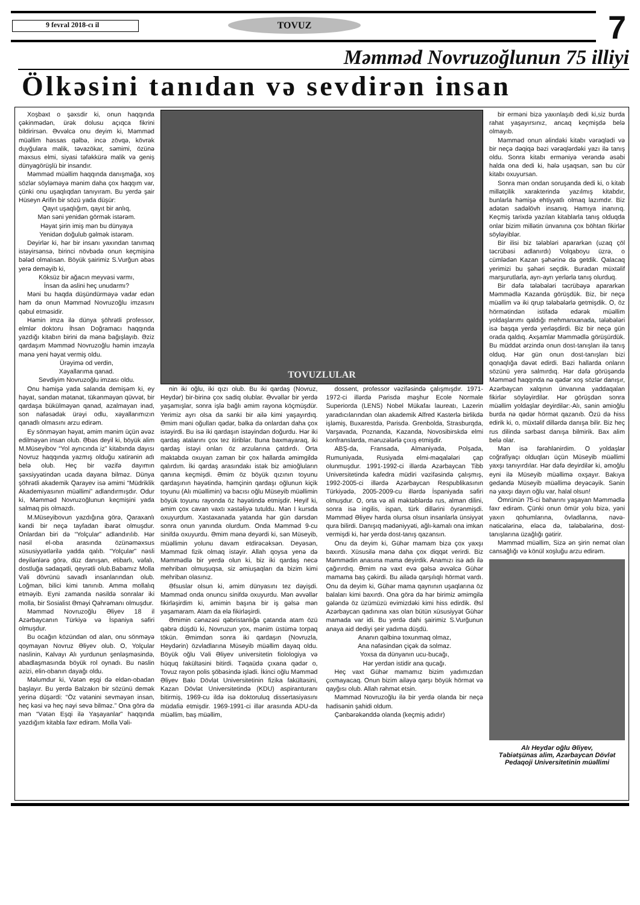9 fevral 2018-cı il TOVUZ 7
Məmməd Novruzoğlunun 75 illiyi
Ölkəsini tanıdan və sevdirən insan
Xoşbəxt o şəxsdir ki, onun haqqında çəkinmədən, ürək dolusu açıqca fikrini bildirirsən. Əvvəlcə onu deyim ki, Məmməd müəllim həssas qəlbə, incə zövqə, kövrək duyğulara malik, təvazökar, səmimi, özünə məxsus elmi, siyasi təfəkkürə malik və geniş dünyagörüşlü bir insandır.
Məmməd müəllim haqqında danışmağa, xoş sözlər söyləməyə mənim daha çox haqqım var, çünki onu uşaqlıqdan tanıyıram. Bu yerdə şair Hüseyn Arifin bir sözü yada düşür:
Qayıt uşaqlığım, qayıt bir anlıq,
Mən səni yenidən görmək istərəm.
Həyat şirin imiş mən bu dünyaya
Yenidən doğulub gəlmək istərəm.
Deyirlər ki, hər bir insanı yaxından tanımaq istəyirsənsə, birinci növbədə onun keçmişinə bələd olmalısan. Böyük şairimiz S.Vurğun əbəs yerə deməyib ki,
Köksüz bir ağacın meyvəsi varmı,
İnsan da əslini heç unudarmı?
Məni bu haqda düşündürməyə vadar edən həm də onun Məmməd Novruzoğlu imzasını qəbul etməsidir.
Həmin imza ilə dünya şöhrətli professor, elmlər doktoru İhsan Doğramacı haqqında yazdığı kitabın birini də mənə bağışlayıb. Əziz qardaşım Məmməd Novruzoğlu həmin imzayla mənə yeni həyat vermiş oldu.
Ürəyimə od verdin,
Xəyallarıma qanad.
Sevdiyim Novruzoğlu imzası oldu.
Onu həmişə yada salanda demişəm ki, ey həyat, səndən mətanət, tükənməyən qüvvət, bir qardaşa bükülməyən qanad, azalmayan inad, son nəfəsədək ürəyi odlu, xəyallarımızın qanadlı olmasını arzu edirəm.
Ey sönməyən həyat, əmim mənim üçün əvəz edilməyən insan olub. Əbəs deyil ki, böyük alim M.Müseyibov “Yol ayrıcında iz” kitabında dayısı Novruz haqqında yazmış olduğu xatirənin adı belə olub. Heç bir vəzifə dayımın şəxsiyyətindən ucada dayana bilməz. Dünya şöhrətli akademik Qarayev isə əmimi “Müdriklik Akademiyasının müəllimi” adlandırmışdır. Odur ki, Məmməd Novruzoğlunun keçmişini yada salmaq pis olmazdı.
M.Müseyibovun yazdığına görə, Qaraxanlı kəndi bir neçə tayfadan ibarət olmuşdur. Onlardan biri də “Yolçular” adlandırılıb. Hər nəsil el-oba arasında özünəməxsus xüsusiyyətlərilə yadda qalıb. “Yolçular” nəsli deyilənlərə görə, düz danışan, etibarlı, vəfalı, dostluğa sədaqətli, qeyrətli olub.Babamız Molla Vəli dövrünü savadlı insanlarından olub. Loğman, bilici kimi tanınıb. Amma mollalıq etməyib. Eyni zamanda nəsildə sonralar iki molla, bir Sosialist Əməyi Qəhrəmanı olmuşdur.
Məmməd Novruzoğlu Əliyev 18 il Azərbaycanın Türkiyə və İspaniya səfiri olmuşdur.
Bu ocağın közündən od alan, onu sönməyə qoymayan Novruz Əliyev olub. O, Yolçular nəslinin, Kalvayı Alı yurdunun şenləşməsində, abadlaşmasında böyük rol oynadı. Bu nəslin əzizi, elin-obanın dayağı oldu.
Məlumdur ki, Vətən eşqi də eldən-obadan başlayır. Bu yerdə Balzakın bir sözünü demək yerinə düşərdi: “Öz vətənini sevməyən insan, heç kəsi və heç nəyi sevə bilməz.” Ona görə də mən “Vətən Eşqi ilə Yaşayanlar” haqqında yazdığım kitabla fəxr edirəm. Molla Vəli-
TOVUZLULAR
nin iki oğlu, iki qızı olub. Bu iki qardaş (Novruz, Heydər) bir-birinə çox sadiq olublar. Əvvəllər bir yerdə yaşamışlar, sonra işlə bağlı əmim rayona köçmüşdür. Yerimiz ayrı olsa da sanki bir ailə kimi yaşayırdıq. Əmim məni oğulları qədər, bəlkə də onlardan daha çox istəyirdi. Bu isə iki qardaşın istəyindən doğurdu. Hər iki qardaş atalarını çox tez itiriblər. Buna baxmayaraq, iki qardaş istəyi onları öz arzularına çatdırdı. Orta məktəbdə oxuyan zaman bir çox hallarda əmimgildə qalırdım. İki qardaş arasındakı istək biz əmioğluların qanına keçmişdi. Əmim öz böyük qızının toyunu qardaşının həyətində, həmçinin qardaşı oğlunun kiçik toyunu (Alı müəllimin) və bacısı oğlu Müseyib müəllimin böyük toyunu rayonda öz həyətində etmişdir. Heyif ki, əmim çox cavan vaxtı xəstəliyə tutuldu. Mən I kursda oxuyurdum. Xəstəxanada yatanda hər gün dərsdən sonra onun yanında olurdum. Onda Məmməd 9-cu sinifdə oxuyurdu. Əmim mənə deyərdi ki, sən Müseyib, müəllimin yolunu davam etdirəcəksən. Deyəsən, Məmməd fizik olmaq istəyir. Allah qoysa yenə də Məmmədlə bir yerdə olun ki, biz iki qardaş necə mehriban olmuşuqsa, siz əmiuşaqları da bizim kimi mehriban olasınız.
Əfsuslar olsun ki, əmim dünyasını tez dəyişdi. Məmməd onda onuncu sinifdə oxuyurdu. Mən əvvəllər fikirləşirdim ki, əmimin başına bir iş gəlsə mən yaşamaram. Atam da elə fikirləşirdi.
Əmimin cənazəsi qəbristanlığa çatanda atam özü qəbrə düşdü ki, Novruzun yox, mənim üstümə torpaq tökün. Əmimdən sonra iki qardaşın (Novruzla, Heydərin) özvladlarına Müseyib müəllim dayaq oldu. Böyük oğlu Vəli Əliyev universitetin fiolologiya və hüquq fakültəsini bitirdi. Təqaüdə çıxana qədər o, Tovuz rayon polis şöbəsində işlədi. İkinci oğlu Məmməd Əliyev Bakı Dövlət Universitetinin fizika fakültəsini, Kazan Dövlət Universitetində (KDU) aspiranturanı bitirmiş, 1969-cu ildə isə doktoruluq dissertasiyasını müdafiə etmişdir. 1969-1991-ci illər arasında ADU-da müəllim, baş müəllim,
dossent, professor vəzifəsində çalışmışdır. 1971-1972-ci illərdə Parisdə məşhur Ecole Normale Superiorda (LENS) Nobel Mükafaı laureatı, Lazerin yaradıcılarından olan akademik Alfred Kasterlə birlikdə işləmiş, Buxarestdə, Parisdə. Grenbolda, Strasburqda, Varşavada, Poznanda, Kazanda, Novosibirskdə elmi konfranslarda, məruzələrlə çıxış etmişdir.
ABŞ-da, Fransada, Almaniyada, Polşada, Rumuniyada, Rusiyada elmi-məqalələri çap olunmuşdur. 1991-1992-ci illərdə Azərbaycan Tibb Universitetində kafedra müdiri vəzifəsində çalışmış, 1992-2005-ci illərdə Azərbaycan Respublikasının Türkiyədə, 2005-2009-cu illərdə İspaniyada səfiri olmuşdur. O, orta və ali məktəblərdə rus, alman dilini, sonra isə ingilis, ispan, türk dillərini öyrənmişdi. Məmməd Əliyev harda olursa olsun insanlarla ünsiyyət qura bilirdi. Danışıq mədəniyyəti, ağlı-kamalı ona imkan vermişdi ki, hər yerdə dost-tanış qazansın.
Onu da deyim ki, Gühər mamam bizə çox yaxşı baxırdı. Xüsusilə mənə daha çox diqqət verirdi. Biz Məmmədin anasına mama deyirdik. Anamızı isə adı ilə çağırırdıq. Əmim nə vaxt evə gəlsə əvvəlcə Gühər mamama baş çəkirdi. Bu ailədə qarşılıqlı hörmət vardı. Onu da deyim ki, Gühər mama qaynının uşaqlarına öz balaları kimi baxırdı. Ona görə də hər birimiz əmimgilə gələndə öz üzümüzü evimizdəki kimi hiss edirdik. Əsl Azərbaycan qadınına xas olan bütün xüsusiyyət Gühər mamada var idi. Bu yerdə dahi şairimiz S.Vurğunun anaya aid dediyi şeir yadıma düşdü.
Ananın qəlbinə toxunmaq olmaz,
Ana nəfəsindən çiçək də solmaz.
Yoxsa da dünyanın ucu-bucağı,
Hər yerdən istidir ana qucağı.
Heç vaxt Gühər mamamız bizim yadımızdan çıxmayacaq. Onun bizim ailəyə qarşı böyük hörmət və qayğısı olub. Allah rəhmət etsin.
Məmməd Novruzoğlu ilə bir yerdə olanda bir neçə hadisənin şahidi oldum.
Çənbərəkənddə olanda (keçmiş adıdır)
bir erməni bizə yaxınlaşıb dedi ki,siz burda rahat yaşayırsınız, ancaq keçmişdə belə olmayıb.
Məmməd onun əlindəki kitabı vərəqlədi və bir neçə dəqiqə bəzi vərəqlərdəki yazı ilə tanış oldu. Sonra kitabı erməniyə verəndə əsəbi halda ona dedi ki, hələ uşaqsan, sən bu cür kitabı oxuyursan.
Sonra mən ondan soruşanda dedi ki, o kitab millətçilik xarakterində yazılmış kitabdır, bunlarla həmişə ehtiyyatlı olmaq lazımdır. Biz adətən sadəlövh insanıq. Hamıya inanırıq. Keçmiş tarixdə yazılan kitablarla tanış olduqda onlar bizim millətin ünvanına çox böhtan fikirlər söyləyiblər.
Bir ilisi biz tələbləri apararkən (uzaq çöl təcrübəsi adlanırdı) Volqaboyu üzrə, o cümlədən Kazan şəhərinə də getdik. Qalacaq yerimizi bu şəhəri seçdik. Buradan müxtəlif marşurutlarla, ayrı-ayrı yerlərlə tanış olurduq.
Bir dəfə tələbələri təcrübəyə apararkən Məmmədlə Kazanda görüşdük. Biz, bir neçə müəllim və iki qrup tələbələrlə getmişdik. O, öz hörmətindən istifadə edərək müəllim yoldaşlarımı qaldığı mehmanxanada, tələbələri isə başqa yerdə yerləşdirdi. Biz bir neçə gün orada qaldıq. Axşamlar Məmmədlə görüşürdük. Bu müddət ərzində onun dost-tanışları ilə tanış olduq. Hər gün onun dost-tanışları bizi qonaqlığa dəvət edirdi. Bəzi hallarda onların sözünü yerə salmırdıq. Hər dəfə görüşəndə Məmməd haqqında nə qədər xoş sözlər danışır, Azərbaycan xalqının ünvanına yaddaqalan fikirlər söyləyirdilər. Hər görüşdən sonra müəllim yoldaşlar deyirdilər:-Alı, sənin əmioğlu burda nə qədər hörmət qazanıb. Özü də hiss edirik ki, o, müxtəlif dillərdə danışa bilir. Biz heç rus dilində sərbəst danışa bilmirik. Bax alim belə olar.
Mən isə fərəhlənirdim. O yoldaşlar coğrafiyaçı olduqları üçün Müseyib müəllimi yaxşı tanıyırdılar. Hər dəfə deyirdilər ki, əmoğlu eyni ilə Müseyib müəllimə oxşayır. Bakıya gedəndə Müseyib müəllimə deyəcəyik. Sənin nə yaxşı dayın oğlu var, halal olsun!
Ömrünün 75-ci baharını yaşayan Məmmədlə fəxr edirəm. Çünki onun ömür yolu bizə, yəni yaxın qohumlarına, övladlarına, nəvə-nəticələrinə, eləcə də, tələbələrinə, dost-tanışlarına üzağlığı gətirir.
Məmməd müəllim, Sizə ən şirin nemət olan cansağlığı və könül xoşluğu arzu edirəm.
Alı Heydər oğlu Əliyev,
Təbiətşünas alim, Azərbaycan Dövlət Pedaqoji Universitetinin müəllimi